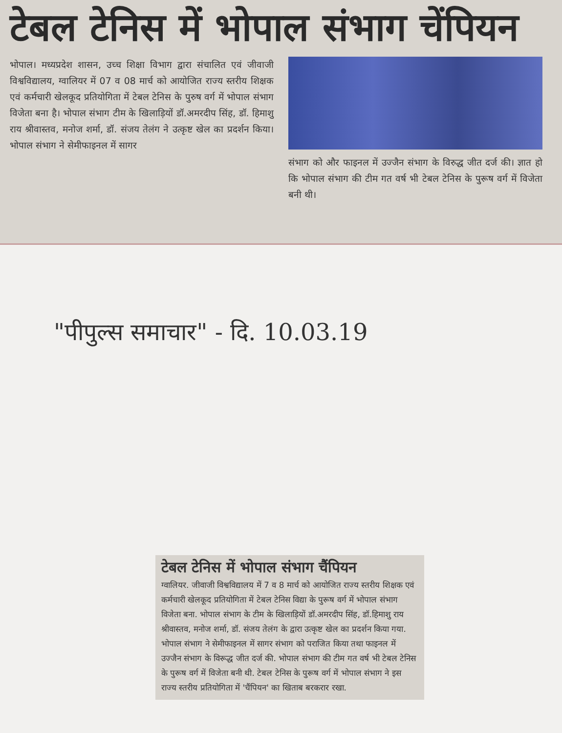टेबल टेनिस में भोपाल संभाग चेंपियन
भोपाल। मध्यप्रदेश शासन, उच्च शिक्षा विभाग द्वारा संचालित एवं जीवाजी विश्वविद्यालय, ग्वालियर में 07 व 08 मार्च को आयोजित राज्य स्तरीय शिक्षक एवं कर्मचारी खेलकूद प्रतियोगिता में टेबल टेनिस के पुरुष वर्ग में भोपाल संभाग विजेता बना है। भोपाल संभाग टीम के खिलाड़ियों डॉ.अमरदीप सिंह, डॉ. हिमाशु राय श्रीवास्तव, मनोज शर्मा, डॉ. संजय तेलंग ने उत्कृष्ट खेल का प्रदर्शन किया। भोपाल संभाग ने सेमीफाइनल में सागर
संभाग को और फाइनल में उज्जैन संभाग के विरुद्ध जीत दर्ज की। ज्ञात हो कि भोपाल संभाग की टीम गत वर्ष भी टेबल टेनिस के पुरूष वर्ग में विजेता बनी थी।
"पीपुल्स समाचार" - दि. 10.03.19
टेबल टेनिस में भोपाल संभाग चैंपियन
ग्वालियर. जीवाजी विश्वविद्यालय में 7 व 8 मार्च को आयोजित राज्य स्तरीय शिक्षक एवं कर्मचारी खेलकूद प्रतियोगिता में टेबल टेनिस विद्या के पुरूष वर्ग में भोपाल संभाग विजेता बना. भोपाल संभाग के टीम के खिलाड़ियों डॉ.अमरदीप सिंह, डॉ.हिमाशु राय श्रीवास्तव, मनोज शर्मा, डॉ. संजय तेलंग के द्वारा उत्कृष्ट खेल का प्रदर्शन किया गया. भोपाल संभाग ने सेमीफाइनल में सागर संभाग को पराजित किया तथा फाइनल में उज्जैन संभाग के विरूद्ध जीत दर्ज की. भोपाल संभाग की टीम गत वर्ष भी टेबल टेनिस के पुरूष वर्ग में विजेता बनी थी. टेबल टेनिस के पुरूष वर्ग में भोपाल संभाग ने इस राज्य स्तरीय प्रतियोगिता में 'चैंपियन' का खिताब बरकरार रखा.